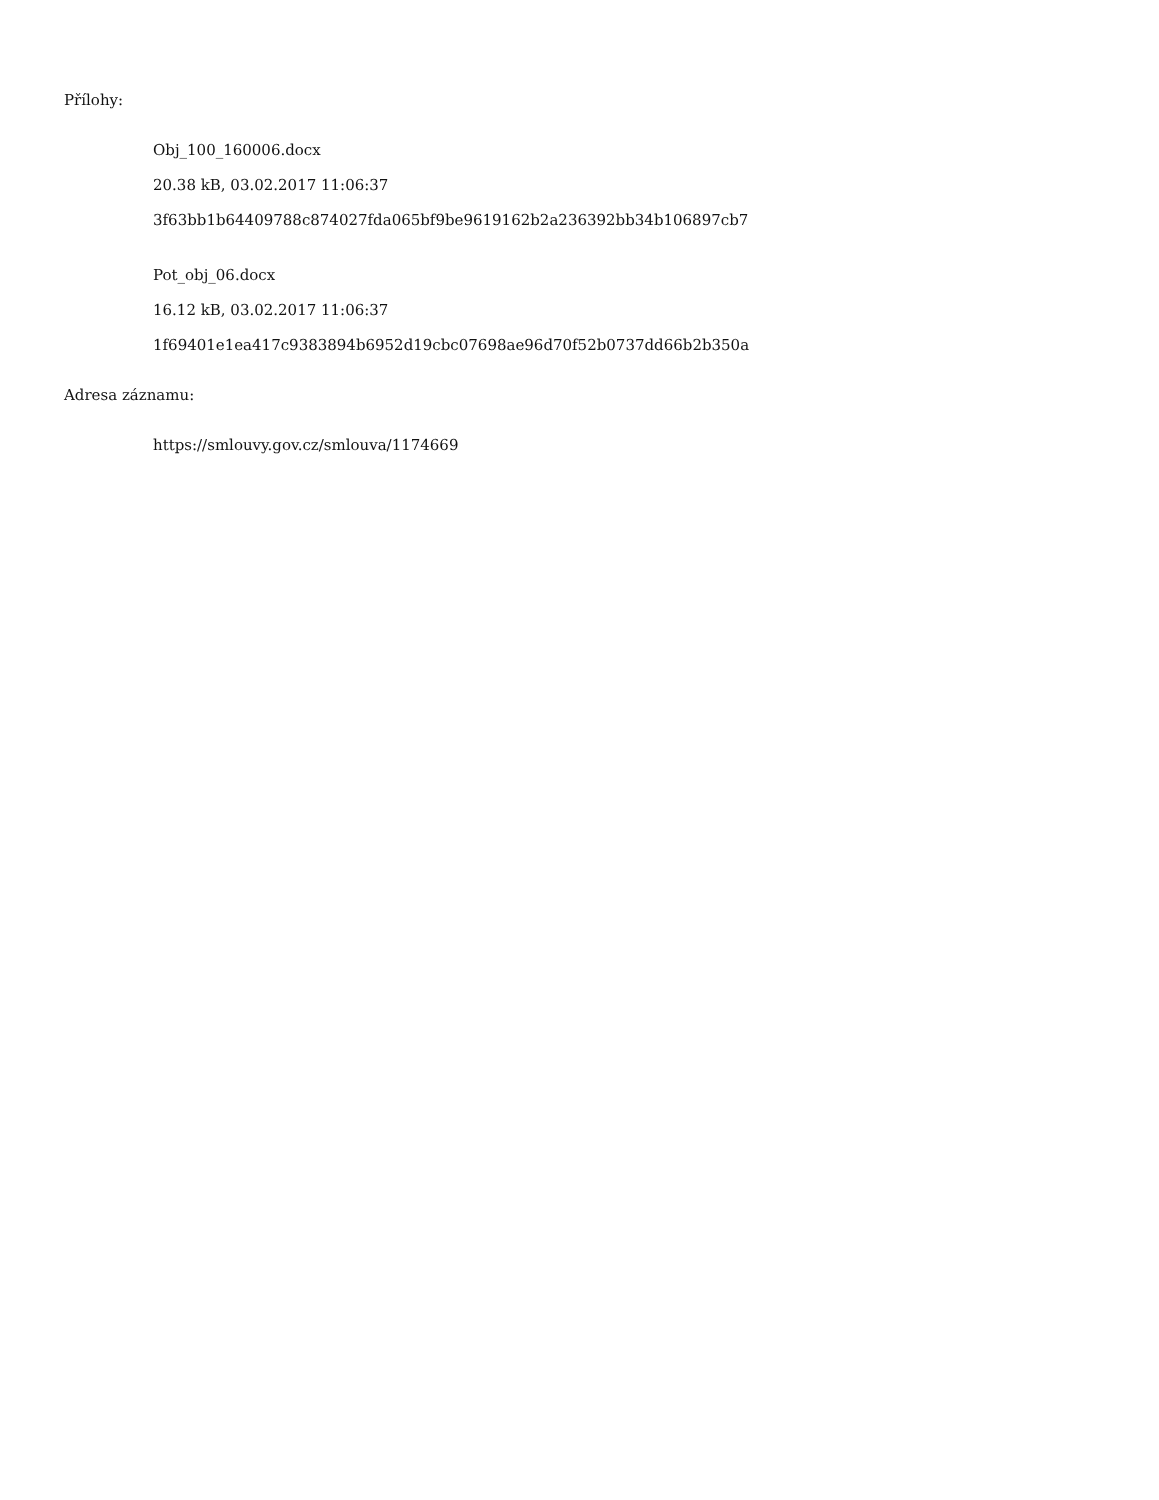Přílohy:
Obj_100_160006.docx
20.38 kB, 03.02.2017 11:06:37
3f63bb1b64409788c874027fda065bf9be9619162b2a236392bb34b106897cb7
Pot_obj_06.docx
16.12 kB, 03.02.2017 11:06:37
1f69401e1ea417c9383894b6952d19cbc07698ae96d70f52b0737dd66b2b350a
Adresa záznamu:
https://smlouvy.gov.cz/smlouva/1174669